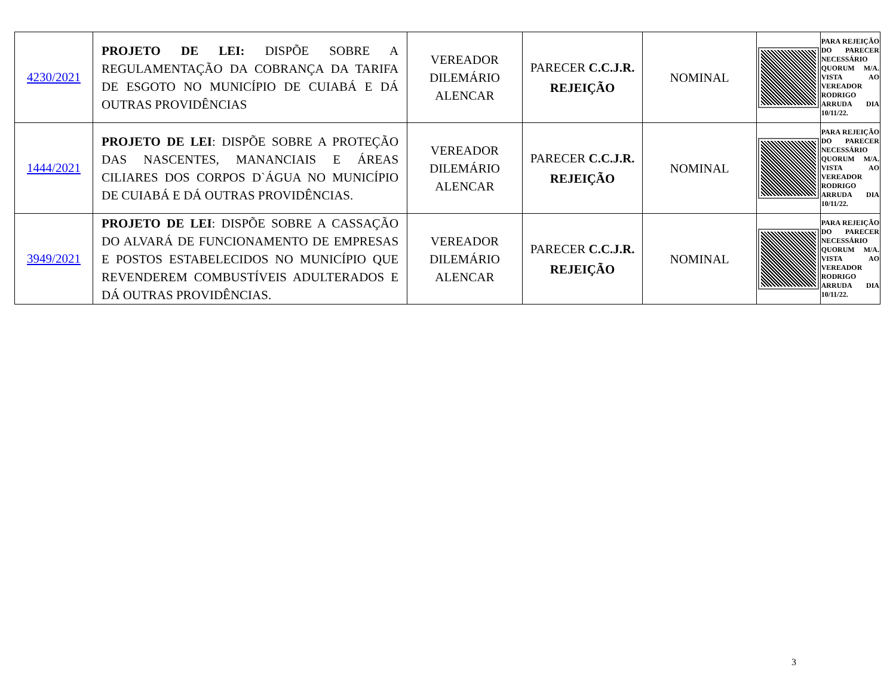| 4230/2021 | PROJETO DE LEI: DISPÕE SOBRE A REGULAMENTAÇÃO DA COBRANÇA DA TARIFA DE ESGOTO NO MUNICÍPIO DE CUIABÁ E DÁ OUTRAS PROVIDÊNCIAS | VEREADOR DILEMÁRIO ALENCAR | PARECER C.C.J.R. REJEIÇÃO | NOMINAL | | PARA REJEIÇÃO DO PARECER NECESSÁRIO QUORUM M/A. VISTA AO VEREADOR RODRIGO ARRUDA DIA 10/11/22. |
| 1444/2021 | PROJETO DE LEI : DISPÕE SOBRE A PROTEÇÃO DAS NASCENTES, MANANCIAIS E ÁREAS CILIARES DOS CORPOS D`ÁGUA NO MUNICÍPIO DE CUIABÁ E DÁ OUTRAS PROVIDÊNCIAS. | VEREADOR DILEMÁRIO ALENCAR | PARECER C.C.J.R. REJEIÇÃO | NOMINAL | | PARA REJEIÇÃO DO PARECER NECESSÁRIO QUORUM M/A. VISTA AO VEREADOR RODRIGO ARRUDA DIA 10/11/22. |
| 3949/2021 | PROJETO DE LEI : DISPÕE SOBRE A CASSAÇÃO DO ALVARÁ DE FUNCIONAMENTO DE EMPRESAS E POSTOS ESTABELECIDOS NO MUNICÍPIO QUE REVENDEREM COMBUSTÍVEIS ADULTERADOS E DÁ OUTRAS PROVIDÊNCIAS. | VEREADOR DILEMÁRIO ALENCAR | PARECER C.C.J.R. REJEIÇÃO | NOMINAL | | PARA REJEIÇÃO DO PARECER NECESSÁRIO QUORUM M/A. VISTA AO VEREADOR RODRIGO ARRUDA DIA 10/11/22. |
3